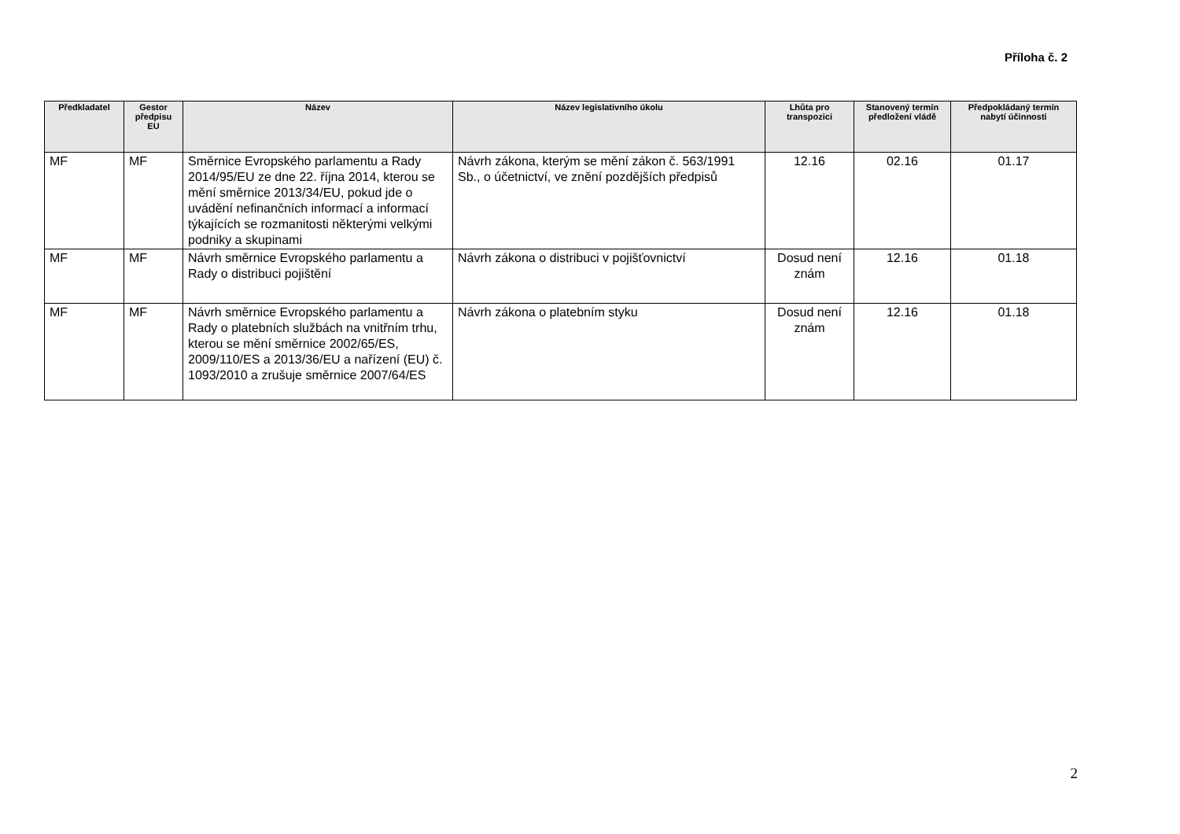Příloha č. 2
| Předkladatel | Gestor předpisu EU | Název | Název legislativního úkolu | Lhůta pro transpozici | Stanovený termín předložení vládě | Předpokládaný termín nabytí účinnosti |
| --- | --- | --- | --- | --- | --- | --- |
| MF | MF | Směrnice Evropského parlamentu a Rady 2014/95/EU ze dne 22. října 2014, kterou se mění směrnice 2013/34/EU, pokud jde o uvádění nefinančních informací a informací týkajících se rozmanitosti některými velkými podniky a skupinami | Návrh zákona, kterým se mění zákon č. 563/1991 Sb., o účetnictví, ve znění pozdějších předpisů | 12.16 | 02.16 | 01.17 |
| MF | MF | Návrh směrnice Evropského parlamentu a Rady o distribuci pojištění | Návrh zákona o distribuci v pojišťovnictví | Dosud není znám | 12.16 | 01.18 |
| MF | MF | Návrh směrnice Evropského parlamentu a Rady o platebních službách na vnitřním trhu, kterou se mění směrnice 2002/65/ES, 2009/110/ES a 2013/36/EU a nařízení (EU) č. 1093/2010 a zrušuje směrnice 2007/64/ES | Návrh zákona o platebním styku | Dosud není znám | 12.16 | 01.18 |
2